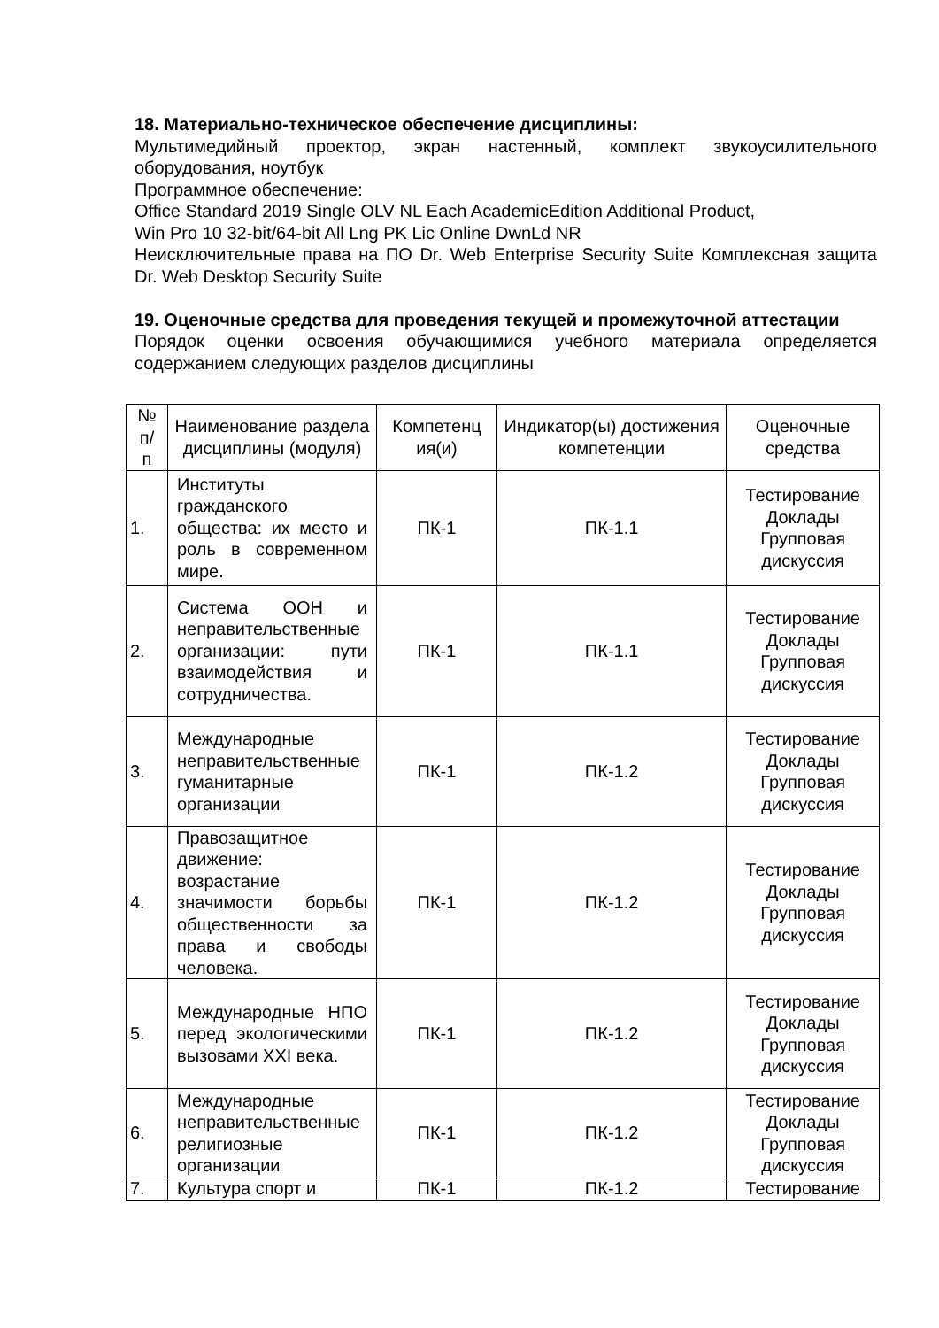18. Материально-техническое обеспечение дисциплины:
Мультимедийный проектор, экран настенный, комплект звукоусилительного оборудования, ноутбук
Программное обеспечение:
Office Standard 2019 Single OLV NL Each AcademicEdition Additional Product,
Win Pro 10 32-bit/64-bit All Lng PK Lic Online DwnLd NR
Неисключительные права на ПО Dr. Web Enterprise Security Suite Комплексная защита Dr. Web Desktop Security Suite
19. Оценочные средства для проведения текущей и промежуточной аттестации
Порядок оценки освоения обучающимися учебного материала определяется содержанием следующих разделов дисциплины
| № п/ п | Наименование раздела дисциплины (модуля) | Компетенц ия(и) | Индикатор(ы) достижения компетенции | Оценочные средства |
| --- | --- | --- | --- | --- |
| 1. | Институты гражданского общества: их место и роль в современном мире. | ПК-1 | ПК-1.1 | Тестирование Доклады Групповая дискуссия |
| 2. | Система ООН и неправительственные организации: пути взаимодействия и сотрудничества. | ПК-1 | ПК-1.1 | Тестирование Доклады Групповая дискуссия |
| 3. | Международные неправительственные гуманитарные организации | ПК-1 | ПК-1.2 | Тестирование Доклады Групповая дискуссия |
| 4. | Правозащитное движение: возрастание значимости борьбы общественности за права и свободы человека. | ПК-1 | ПК-1.2 | Тестирование Доклады Групповая дискуссия |
| 5. | Международные НПО перед экологическими вызовами XXI века. | ПК-1 | ПК-1.2 | Тестирование Доклады Групповая дискуссия |
| 6. | Международные неправительственные религиозные организации | ПК-1 | ПК-1.2 | Тестирование Доклады Групповая дискуссия |
| 7. | Культура спорт и | ПК-1 | ПК-1.2 | Тестирование |